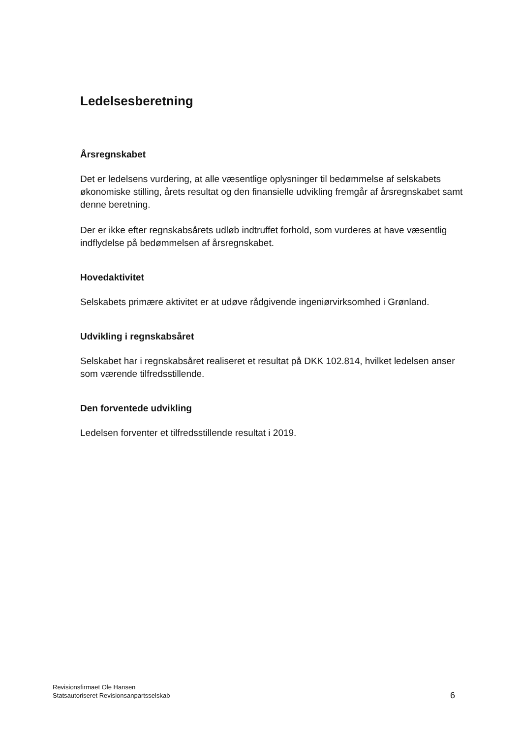Ledelsesberetning
Årsregnskabet
Det er ledelsens vurdering, at alle væsentlige oplysninger til bedømmelse af selskabets økonomiske stilling, årets resultat og den finansielle udvikling fremgår af årsregnskabet samt denne beretning.
Der er ikke efter regnskabsårets udløb indtruffet forhold, som vurderes at have væsentlig indflydelse på bedømmelsen af årsregnskabet.
Hovedaktivitet
Selskabets primære aktivitet er at udøve rådgivende ingeniørvirksomhed i Grønland.
Udvikling i regnskabsåret
Selskabet har i regnskabsåret realiseret et resultat på DKK 102.814, hvilket ledelsen anser som værende tilfredsstillende.
Den forventede udvikling
Ledelsen forventer et tilfredsstillende resultat i 2019.
Revisionsfirmaet Ole Hansen
Statsautoriseret Revisionsanpartsselskab
6